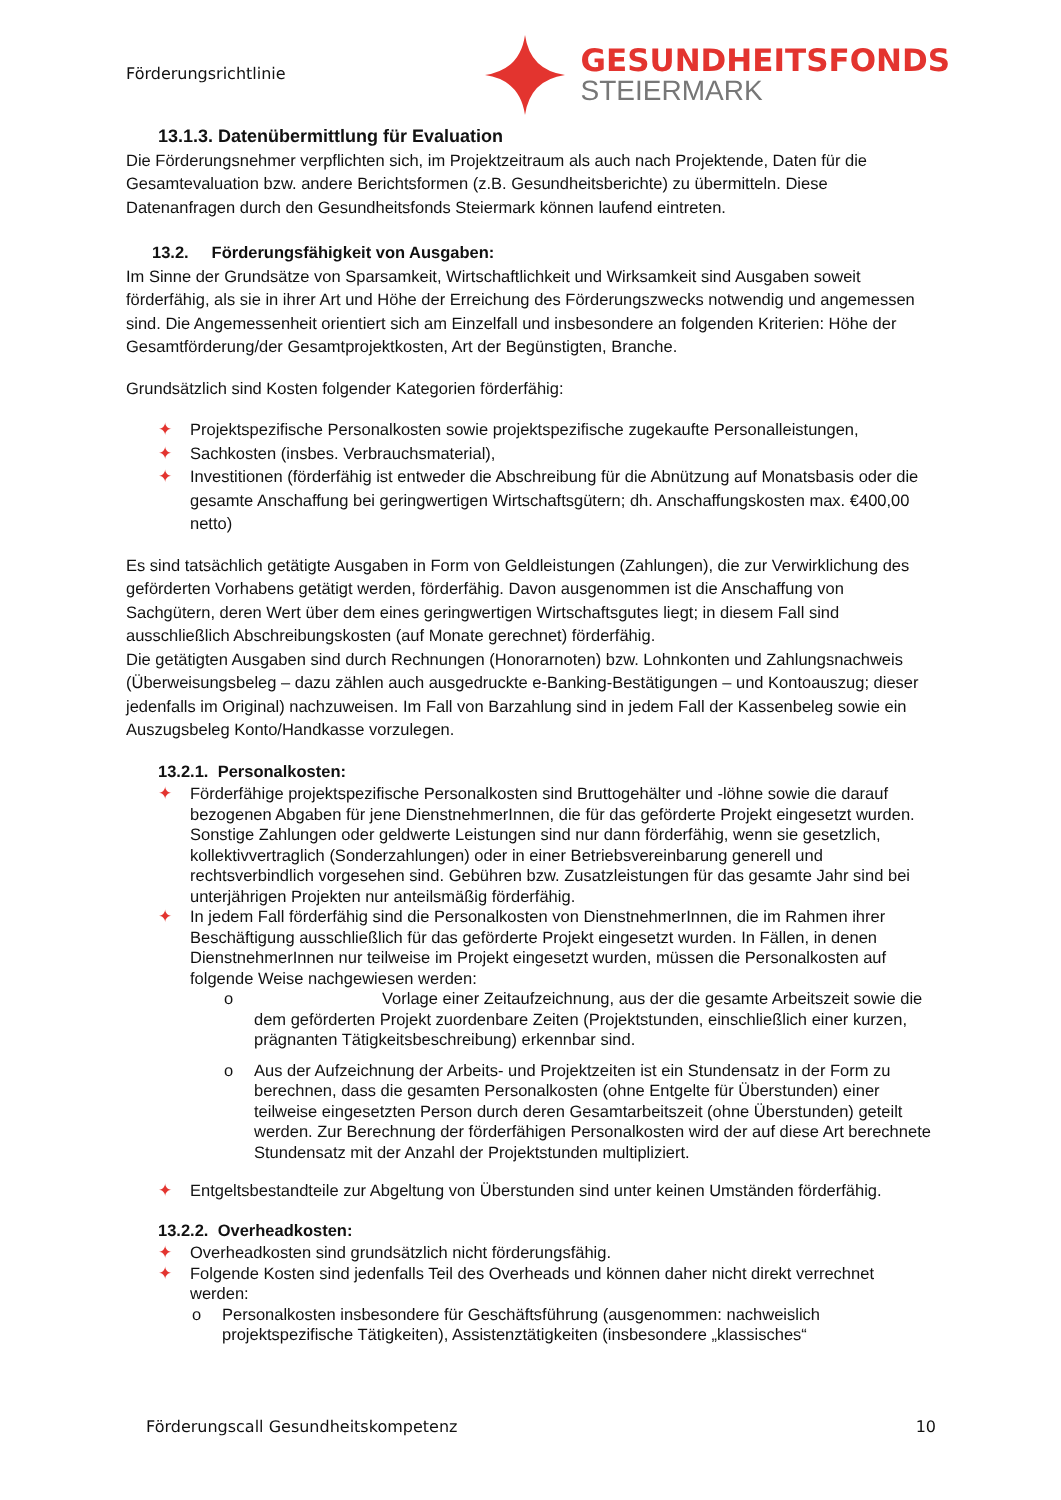Förderungsrichtlinie
GESUNDHEITSFONDS
STEIERMARK
13.1.3. Datenübermittlung für Evaluation
Die Förderungsnehmer verpflichten sich, im Projektzeitraum als auch nach Projektende, Daten für die Gesamtevaluation bzw. andere Berichtsformen (z.B. Gesundheitsberichte) zu übermitteln. Diese Datenanfragen durch den Gesundheitsfonds Steiermark können laufend eintreten.
13.2. Förderungsfähigkeit von Ausgaben:
Im Sinne der Grundsätze von Sparsamkeit, Wirtschaftlichkeit und Wirksamkeit sind Ausgaben soweit förderfähig, als sie in ihrer Art und Höhe der Erreichung des Förderungszwecks notwendig und angemessen sind. Die Angemessenheit orientiert sich am Einzelfall und insbesondere an folgenden Kriterien: Höhe der Gesamtförderung/der Gesamtprojektkosten, Art der Begünstigten, Branche.
Grundsätzlich sind Kosten folgender Kategorien förderfähig:
✦ Projektspezifische Personalkosten sowie projektspezifische zugekaufte Personalleistungen,
✦ Sachkosten (insbes. Verbrauchsmaterial),
✦ Investitionen (förderfähig ist entweder die Abschreibung für die Abnützung auf Monatsbasis oder die gesamte Anschaffung bei geringwertigen Wirtschaftsgütern; dh. Anschaffungskosten max. €400,00 netto)
Es sind tatsächlich getätigte Ausgaben in Form von Geldleistungen (Zahlungen), die zur Verwirklichung des geförderten Vorhabens getätigt werden, förderfähig. Davon ausgenommen ist die Anschaffung von Sachgütern, deren Wert über dem eines geringwertigen Wirtschaftsgutes liegt; in diesem Fall sind ausschließlich Abschreibungskosten (auf Monate gerechnet) förderfähig.
Die getätigten Ausgaben sind durch Rechnungen (Honorarnoten) bzw. Lohnkonten und Zahlungsnachweis (Überweisungsbeleg – dazu zählen auch ausgedruckte e-Banking-Bestätigungen – und Kontoauszug; dieser jedenfalls im Original) nachzuweisen. Im Fall von Barzahlung sind in jedem Fall der Kassenbeleg sowie ein Auszugsbeleg Konto/Handkasse vorzulegen.
13.2.1. Personalkosten:
✦ Förderfähige projektspezifische Personalkosten sind Bruttogehälter und -löhne sowie die darauf bezogenen Abgaben für jene DienstnehmerInnen, die für das geförderte Projekt eingesetzt wurden. Sonstige Zahlungen oder geldwerte Leistungen sind nur dann förderfähig, wenn sie gesetzlich, kollektivvertraglich (Sonderzahlungen) oder in einer Betriebsvereinbarung generell und rechtsverbindlich vorgesehen sind. Gebühren bzw. Zusatzleistungen für das gesamte Jahr sind bei unterjährigen Projekten nur anteilsmäßig förderfähig.
✦ In jedem Fall förderfähig sind die Personalkosten von DienstnehmerInnen, die im Rahmen ihrer Beschäftigung ausschließlich für das geförderte Projekt eingesetzt wurden. In Fällen, in denen DienstnehmerInnen nur teilweise im Projekt eingesetzt wurden, müssen die Personalkosten auf folgende Weise nachgewiesen werden:
o Vorlage einer Zeitaufzeichnung, aus der die gesamte Arbeitszeit sowie die dem geförderten Projekt zuordenbare Zeiten (Projektstunden, einschließlich einer kurzen, prägnanten Tätigkeitsbeschreibung) erkennbar sind.
o Aus der Aufzeichnung der Arbeits- und Projektzeiten ist ein Stundensatz in der Form zu berechnen, dass die gesamten Personalkosten (ohne Entgelte für Überstunden) einer teilweise eingesetzten Person durch deren Gesamtarbeitszeit (ohne Überstunden) geteilt werden. Zur Berechnung der förderfähigen Personalkosten wird der auf diese Art berechnete Stundensatz mit der Anzahl der Projektstunden multipliziert.
✦ Entgeltsbestandteile zur Abgeltung von Überstunden sind unter keinen Umständen förderfähig.
13.2.2. Overheadkosten:
✦ Overheadkosten sind grundsätzlich nicht förderungsfähig.
✦ Folgende Kosten sind jedenfalls Teil des Overheads und können daher nicht direkt verrechnet werden:
o Personalkosten insbesondere für Geschäftsführung (ausgenommen: nachweislich projektspezifische Tätigkeiten), Assistenztätigkeiten (insbesondere „klassisches“
Förderungscall Gesundheitskompetenz 10